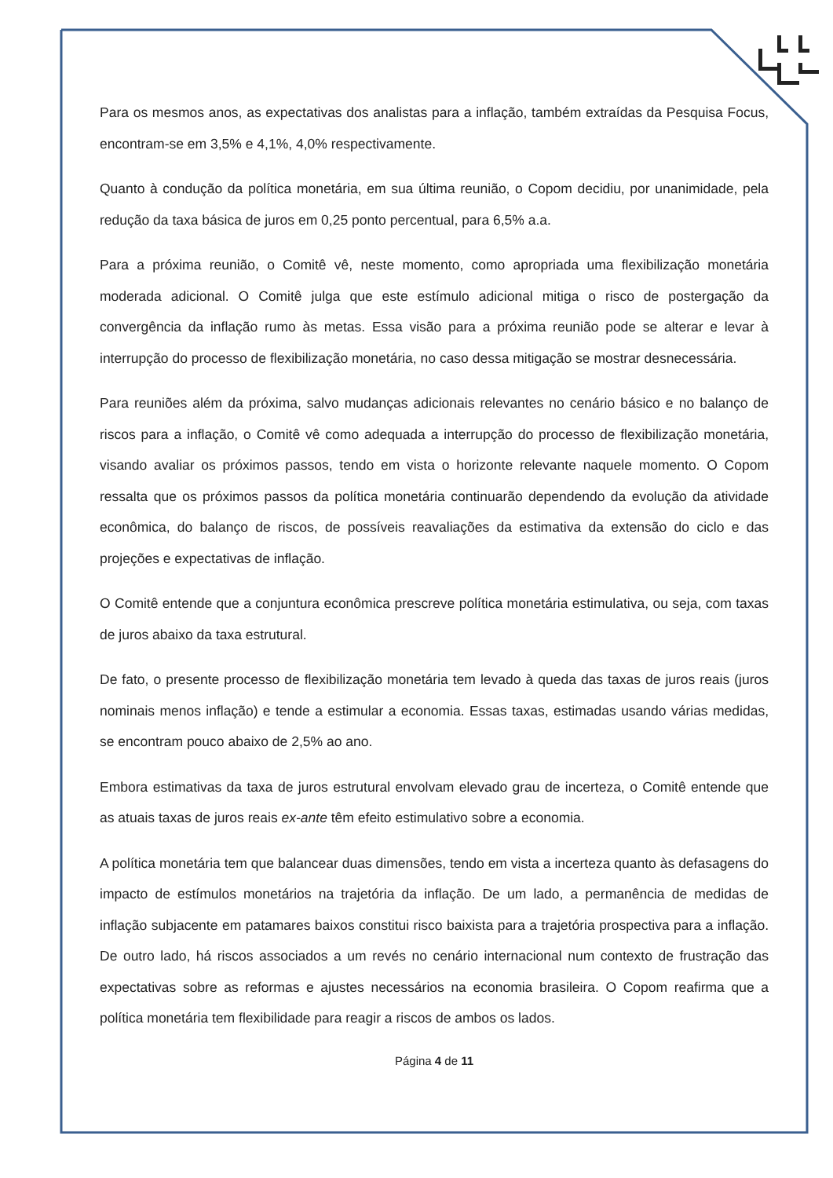Para os mesmos anos, as expectativas dos analistas para a inflação, também extraídas da Pesquisa Focus, encontram-se em 3,5% e 4,1%, 4,0% respectivamente.
Quanto à condução da política monetária, em sua última reunião, o Copom decidiu, por unanimidade, pela redução da taxa básica de juros em 0,25 ponto percentual, para 6,5% a.a.
Para a próxima reunião, o Comitê vê, neste momento, como apropriada uma flexibilização monetária moderada adicional. O Comitê julga que este estímulo adicional mitiga o risco de postergação da convergência da inflação rumo às metas. Essa visão para a próxima reunião pode se alterar e levar à interrupção do processo de flexibilização monetária, no caso dessa mitigação se mostrar desnecessária.
Para reuniões além da próxima, salvo mudanças adicionais relevantes no cenário básico e no balanço de riscos para a inflação, o Comitê vê como adequada a interrupção do processo de flexibilização monetária, visando avaliar os próximos passos, tendo em vista o horizonte relevante naquele momento. O Copom ressalta que os próximos passos da política monetária continuarão dependendo da evolução da atividade econômica, do balanço de riscos, de possíveis reavaliações da estimativa da extensão do ciclo e das projeções e expectativas de inflação.
O Comitê entende que a conjuntura econômica prescreve política monetária estimulativa, ou seja, com taxas de juros abaixo da taxa estrutural.
De fato, o presente processo de flexibilização monetária tem levado à queda das taxas de juros reais (juros nominais menos inflação) e tende a estimular a economia. Essas taxas, estimadas usando várias medidas, se encontram pouco abaixo de 2,5% ao ano.
Embora estimativas da taxa de juros estrutural envolvam elevado grau de incerteza, o Comitê entende que as atuais taxas de juros reais ex-ante têm efeito estimulativo sobre a economia.
A política monetária tem que balancear duas dimensões, tendo em vista a incerteza quanto às defasagens do impacto de estímulos monetários na trajetória da inflação. De um lado, a permanência de medidas de inflação subjacente em patamares baixos constitui risco baixista para a trajetória prospectiva para a inflação. De outro lado, há riscos associados a um revés no cenário internacional num contexto de frustração das expectativas sobre as reformas e ajustes necessários na economia brasileira. O Copom reafirma que a política monetária tem flexibilidade para reagir a riscos de ambos os lados.
Página 4 de 11